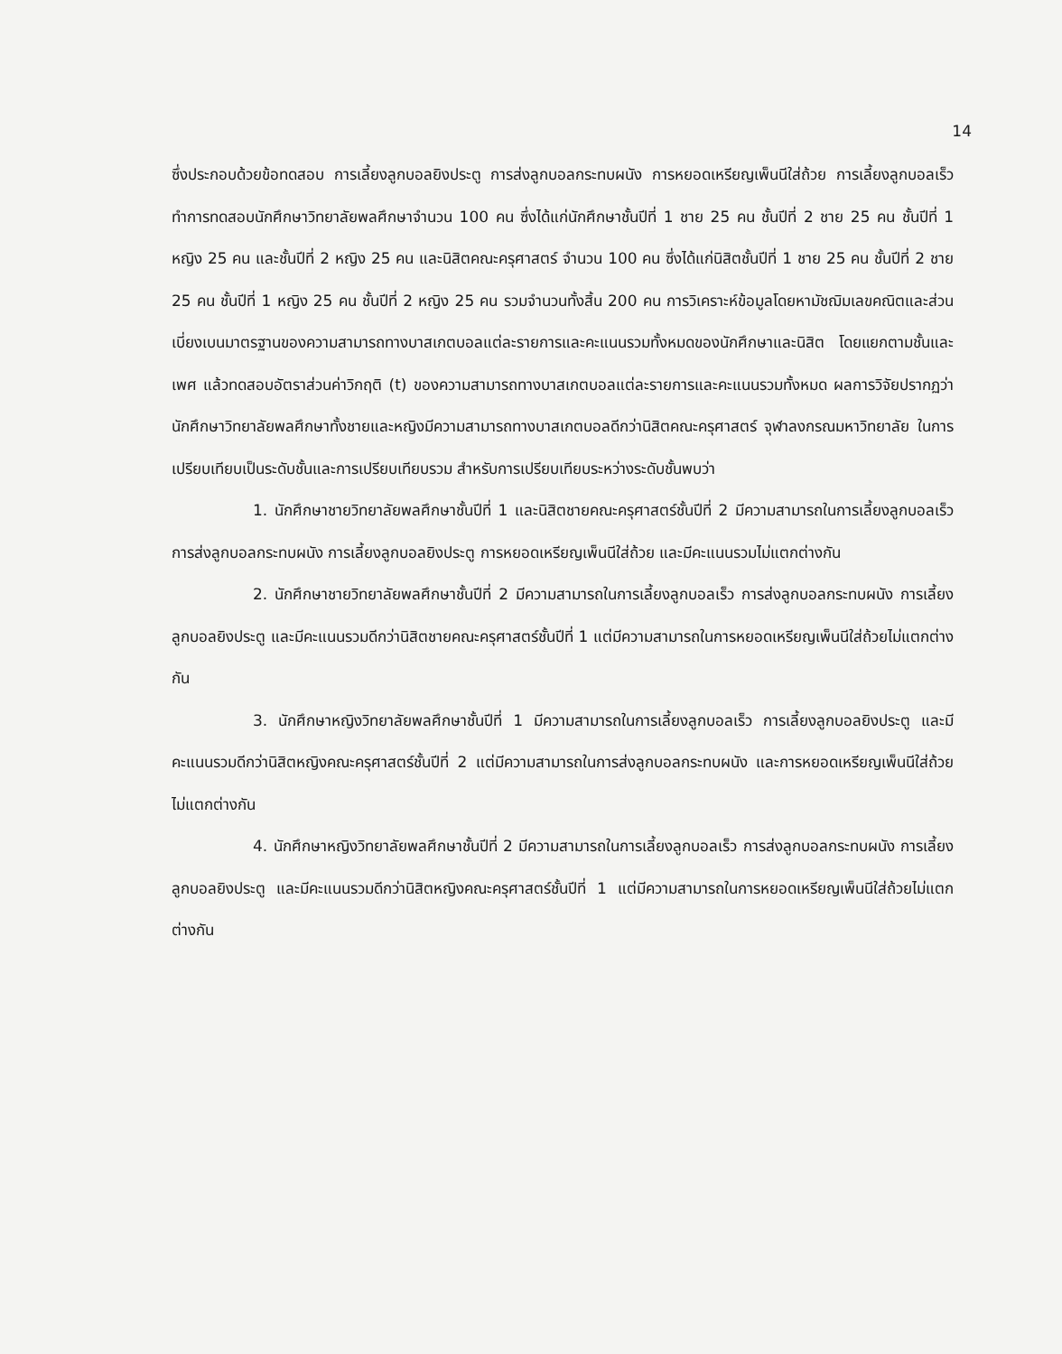14
ซึ่งประกอบด้วยข้อทดสอบ การเลี้ยงลูกบอลยิงประตู การส่งลูกบอลกระทบผนัง การหยอดเหรียญเพ็นนีใส่ถ้วย การเลี้ยงลูกบอลเร็ว ทำการทดสอบนักศึกษาวิทยาลัยพลศึกษาจำนวน 100 คน ซึ่งได้แก่นักศึกษาชั้นปีที่ 1 ชาย 25 คน ชั้นปีที่ 2 ชาย 25 คน ชั้นปีที่ 1 หญิง 25 คน และชั้นปีที่ 2 หญิง 25 คน และนิสิตคณะครุศาสตร์ จำนวน 100 คน ซึ่งได้แก่นิสิตชั้นปีที่ 1 ชาย 25 คน ชั้นปีที่ 2 ชาย 25 คน ชั้นปีที่ 1 หญิง 25 คน ชั้นปีที่ 2 หญิง 25 คน รวมจำนวนทั้งสิ้น 200 คน การวิเคราะห์ข้อมูลโดยหามัชฌิมเลขคณิตและส่วนเบี่ยงเบนมาตรฐานของความสามารถทางบาสเกตบอลแต่ละรายการและคะแนนรวมทั้งหมดของนักศึกษาและนิสิต โดยแยกตามชั้นและเพศ แล้วทดสอบอัตราส่วนค่าวิกฤติ (t) ของความสามารถทางบาสเกตบอลแต่ละรายการและคะแนนรวมทั้งหมด ผลการวิจัยปรากฏว่า นักศึกษาวิทยาลัยพลศึกษาทั้งชายและหญิงมีความสามารถทางบาสเกตบอลดีกว่านิสิตคณะครุศาสตร์ จุฬาลงกรณมหาวิทยาลัย ในการเปรียบเทียบเป็นระดับชั้นและการเปรียบเทียบรวม สำหรับการเปรียบเทียบระหว่างระดับชั้นพบว่า
1. นักศึกษาชายวิทยาลัยพลศึกษาชั้นปีที่ 1 และนิสิตชายคณะครุศาสตร์ชั้นปีที่ 2 มีความสามารถในการเลี้ยงลูกบอลเร็ว การส่งลูกบอลกระทบผนัง การเลี้ยงลูกบอลยิงประตู การหยอดเหรียญเพ็นนีใส่ถ้วย และมีคะแนนรวมไม่แตกต่างกัน
2. นักศึกษาชายวิทยาลัยพลศึกษาชั้นปีที่ 2 มีความสามารถในการเลี้ยงลูกบอลเร็ว การส่งลูกบอลกระทบผนัง การเลี้ยงลูกบอลยิงประตู และมีคะแนนรวมดีกว่านิสิตชายคณะครุศาสตร์ชั้นปีที่ 1 แต่มีความสามารถในการหยอดเหรียญเพ็นนีใส่ถ้วยไม่แตกต่างกัน
3. นักศึกษาหญิงวิทยาลัยพลศึกษาชั้นปีที่ 1 มีความสามารถในการเลี้ยงลูกบอลเร็ว การเลี้ยงลูกบอลยิงประตู และมีคะแนนรวมดีกว่านิสิตหญิงคณะครุศาสตร์ชั้นปีที่ 2 แต่มีความสามารถในการส่งลูกบอลกระทบผนัง และการหยอดเหรียญเพ็นนีใส่ถ้วยไม่แตกต่างกัน
4. นักศึกษาหญิงวิทยาลัยพลศึกษาชั้นปีที่ 2 มีความสามารถในการเลี้ยงลูกบอลเร็ว การส่งลูกบอลกระทบผนัง การเลี้ยงลูกบอลยิงประตู และมีคะแนนรวมดีกว่านิสิตหญิงคณะครุศาสตร์ชั้นปีที่ 1 แต่มีความสามารถในการหยอดเหรียญเพ็นนีใส่ถ้วยไม่แตกต่างกัน